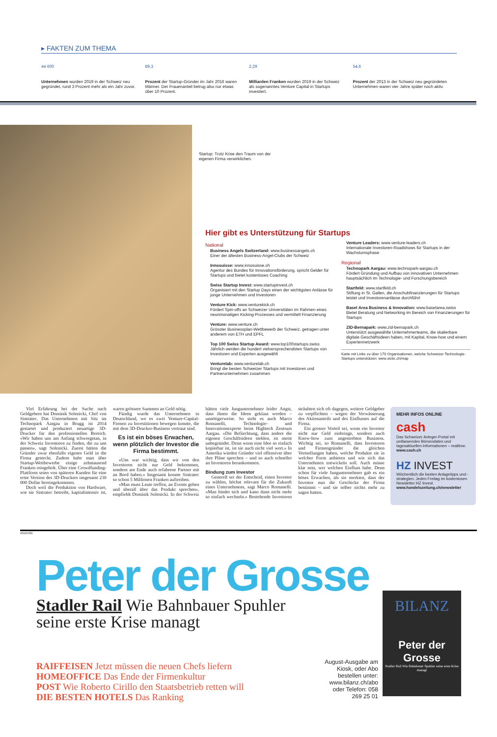▸ FAKTEN ZUM THEMA
44 600
Unternehmen wurden 2019 in der Schweiz neu gegründet, rund 3 Prozent mehr als ein Jahr zuvor.
89,3
Prozent der Startup-Gründer im Jahr 2016 waren Männer. Der Frauenanteil betrug also nur etwas über 10 Prozent.
2,29
Milliarden Franken wurden 2019 in der Schweiz als sogenanntes Venture Capital in Startups investiert.
54,6
Prozent der 2013 in der Schweiz neu gegründeten Unternehmen waren vier Jahre später noch aktiv.
Startup: Trotz Krise den Traum von der eigenen Firma verwirklichen.
Hier gibt es Unterstützung für Startups
National
Business Angels Switzerland: www.businessangels.ch
Einer der ältesten Business-Angel-Clubs der Schweiz
Innosuisse: www.innosuisse.ch
Agentur des Bundes für Innovationsförderung, spricht Gelder für Startups und bietet kostenloses Coaching
Swiss Startup Invest: www.startupinvest.ch
Organisiert mit den Startup Days einen der wichtigsten Anlässe für junge Unternehmen und Investoren
Venture Kick: www.venturekick.ch
Fördert Spin-offs an Schweizer Universitäten im Rahmen eines neunmonatigen Kicking-Prozesses und vermittelt Finanzierung
Venture: www.venture.ch
Grösster Businessplan-Wettbewerb der Schweiz, getragen unter anderem von ETH und EPFL
Top 100 Swiss Startup Award: www.top100startups.swiss
Jährlich werden die hundert vielversprechendsten Startups von Investoren und Experten ausgewählt
Venturelab: www.venturelab.ch
Bringt die besten Schweizer Startups mit Investoren und Partnerunternehmen zusammen
Venture Leaders: www.venture-leaders.ch
Internationale Investoren-Roadshows für Startups in der Wachstumsphase
Regional
Technopark Aargau: www.technopark-aargau.ch
Fördert Gründung und Aufbau von innovativen Unternehmen hauptsächlich im Technologie- und Forschungsbereich
Startfeld: www.startfeld.ch
Stiftung in St. Gallen, die Anschubfinanzierungen für Startups leistet und Investorenanlässe durchführt
Basel Area Business & Innovation: www.baselarea.swiss
Bietet Beratung und Networking im Bereich von Finanzierungen für Startups
ZID-Bernapark: www.zid-bernapark.ch
Unterstützt ausgewählte Unternehmerteams, die skalierbare digitale Geschäftsideen haben, mit Kapital, Know-how und einem Expertennetzwerk
Karte mit Links zu über 170 Organisationen, welche Schweizer Technologie-Startups unterstützen: www.sictic.ch/map
Viel Erfahrung bei der Suche nach Geldgebern hat Dominik Solenicki, Chef von Sintratec. Das Unternehmen mit Sitz im Technopark Aargau in Brugg ist 2014 gestartet und produziert neuartige 3D-Drucker für den professionellen Bereich. «Wir haben uns am Anfang schwergetan, in der Schweiz Investoren zu finden, die zu uns passen», sagt Solenicki. Zuerst hätten die Gründer zwar ebenfalls eigenes Geld in die Firma gesteckt. Zudem habe man über Startup-Wettbewerbe einige zehntausend Franken reingeholt. Über eine Crowdfunding-Plattform seien von späteren Kunden für eine erste Version des 3D-Druckers insgesamt 230 000 Dollar hereingekommen.
Doch weil die Produktion von Hardware, wie sie Sintratec betreibt, kapitalintensiv ist, waren grössere Summen an Geld nötig.
Fündig wurde das Unternehmen in Deutschland, wo es zwei Venture-Capital-Firmen zu Investitionen bewegen konnte, die mit dem 3D-Drucker-Business vertraut sind.
Es ist ein böses Erwachen, wenn plötzlich der Investor die Firma bestimmt.
«Uns war wichtig, dass wir von den Investoren nicht nur Geld bekommen, sondern am Ende auch erfahrene Partner mit an Bord haben.» Insgesamt konnte Sintratec so schon 5 Millionen Franken auftreiben.
«Man muss Leute treffen, an Events gehen und überall über das Produkt sprechen», empfiehlt Dominik Solenicki. In der Schweiz hätten viele Jungunternehmer leider Angst, dass ihnen die Ideen geklaut werden – unnötigerweise. So sieht es auch Marco Romanelli, Technologie- und Innovationsexperte beim Hightech Zentrum Aargau. «Die Befürchtung, dass andere die eigenen Geschäftsideen stehlen, ist meist unbegründet. Denn wenn eine Idee so einfach kopierbar ist, ist sie auch nicht viel wert.» In Amerika würden Gründer viel offensiver über ihre Pläne sprechen – und so auch schneller an Investoren herankommen.
Bindung zum Investor
Generell sei der Entscheid, einen Investor zu wählen, höchst relevant für die Zukunft eines Unternehmens, sagt Marco Romanelli. «Man bindet sich und kann dann nicht mehr so einfach wechseln.» Bestehende Investoren sträubten sich oft dagegen, weitere Geldgeber zu verpflichten – wegen der Verwässerung des Aktienanteils und des Einflusses auf die Firma.
Ein grosser Vorteil sei, wenn ein Investor nicht nur Geld einbringe, sondern auch Know-how zum angestrebten Business. Wichtig sei, so Romanelli, dass Investoren und Firmengründer die gleichen Vorstellungen haben, welche Produkte sie in welcher Form anbieten und wie sich das Unternehmen entwickeln soll. Auch müsse klar sein, wer welchen Einfluss habe. Denn schon für viele Jungunternehmer gab es ein böses Erwachen, als sie merkten, dass der Investor nun die Geschicke der Firma bestimmt – und sie selber nichts mehr zu sagen hatten.
MEHR INFOS ONLINE
cash
Das Schweizer Anleger-Portal mit umfassenden Börsendaten und tagesaktuellen Informationen – realtime.
www.cash.ch
HZ INVEST
Wöchentlich die besten Anlagetipps und -strategien. Jeden Freitag im kostenlosen Newsletter HZ Invest.
www.handelszeitung.ch/newsletter
ANZEIGE
Peter der Grosse
Stadler Rail Wie Bahnbauer Spuhler
seine erste Krise managt
RAIFFEISEN Jetzt müssen die neuen Chefs liefern
HOMEOFFICE Das Ende der Firmenkultur
POST Wie Roberto Cirillo den Staatsbetrieb retten will
DIE BESTEN HOTELS Das Ranking
August-Ausgabe am Kiosk, oder Abo bestellen unter: www.bilanz.ch/abo oder Telefon: 058 269 25 01
BILANZ
Peter der Grosse
Stadler Rail Wie Bahnbauer Spuhler seine erste Krise managt